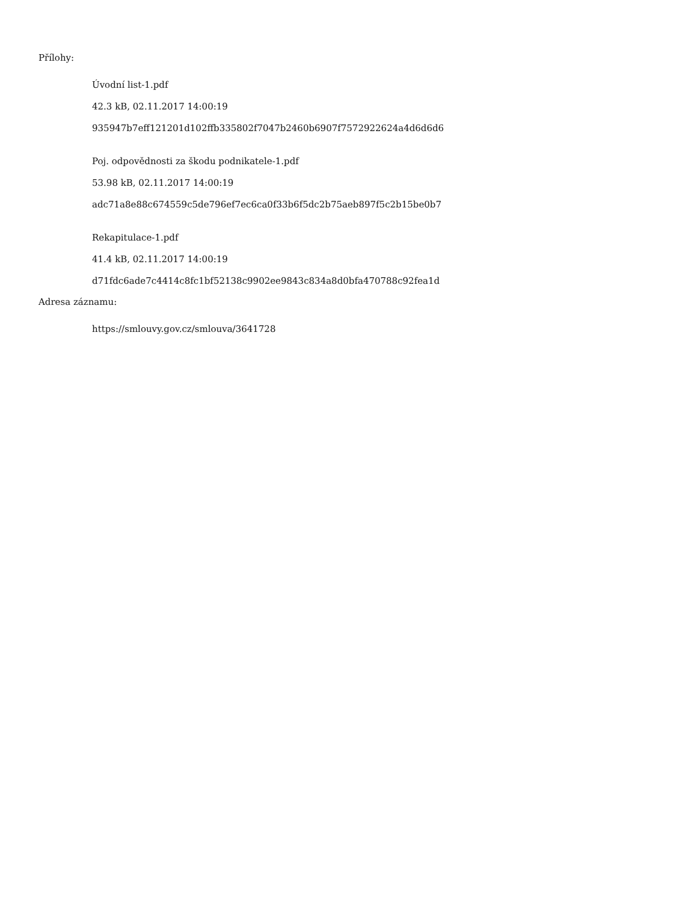Přílohy:
Úvodní list-1.pdf
42.3 kB, 02.11.2017 14:00:19
935947b7eff121201d102ffb335802f7047b2460b6907f7572922624a4d6d6d6
Poj. odpovědnosti za škodu podnikatele-1.pdf
53.98 kB, 02.11.2017 14:00:19
adc71a8e88c674559c5de796ef7ec6ca0f33b6f5dc2b75aeb897f5c2b15be0b7
Rekapitulace-1.pdf
41.4 kB, 02.11.2017 14:00:19
d71fdc6ade7c4414c8fc1bf52138c9902ee9843c834a8d0bfa470788c92fea1d
Adresa záznamu:
https://smlouvy.gov.cz/smlouva/3641728